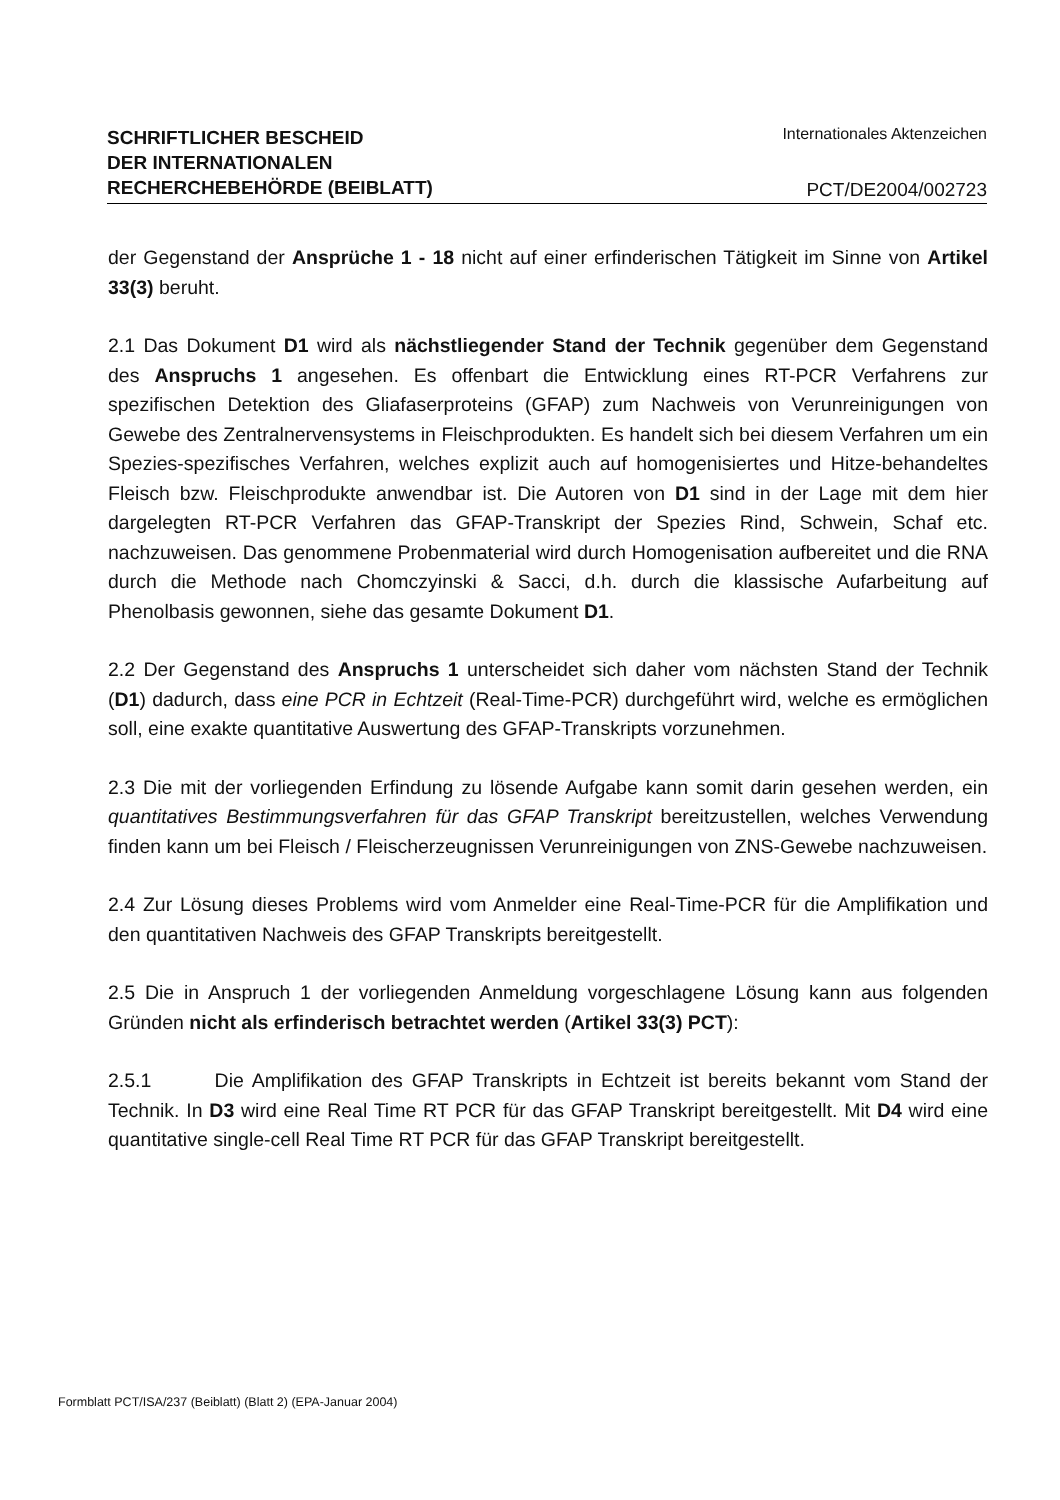SCHRIFTLICHER BESCHEID
DER INTERNATIONALEN
RECHERCHEBEHÖRDE (BEIBLATT)
Internationales Aktenzeichen
PCT/DE2004/002723
der Gegenstand der Ansprüche 1 - 18 nicht auf einer erfinderischen Tätigkeit im Sinne von Artikel 33(3) beruht.
2.1 Das Dokument D1 wird als nächstliegender Stand der Technik gegenüber dem Gegenstand des Anspruchs 1 angesehen. Es offenbart die Entwicklung eines RT-PCR Verfahrens zur spezifischen Detektion des Gliafaserproteins (GFAP) zum Nachweis von Verunreinigungen von Gewebe des Zentralnervensystems in Fleischprodukten. Es handelt sich bei diesem Verfahren um ein Spezies-spezifisches Verfahren, welches explizit auch auf homogenisiertes und Hitze-behandeltes Fleisch bzw. Fleischprodukte anwendbar ist. Die Autoren von D1 sind in der Lage mit dem hier dargelegten RT-PCR Verfahren das GFAP-Transkript der Spezies Rind, Schwein, Schaf etc. nachzuweisen. Das genommene Probenmaterial wird durch Homogenisation aufbereitet und die RNA durch die Methode nach Chomczyinski & Sacci, d.h. durch die klassische Aufarbeitung auf Phenolbasis gewonnen, siehe das gesamte Dokument D1.
2.2 Der Gegenstand des Anspruchs 1 unterscheidet sich daher vom nächsten Stand der Technik (D1) dadurch, dass eine PCR in Echtzeit (Real-Time-PCR) durchgeführt wird, welche es ermöglichen soll, eine exakte quantitative Auswertung des GFAP-Transkripts vorzunehmen.
2.3 Die mit der vorliegenden Erfindung zu lösende Aufgabe kann somit darin gesehen werden, ein quantitatives Bestimmungsverfahren für das GFAP Transkript bereitzustellen, welches Verwendung finden kann um bei Fleisch / Fleischerzeugnissen Verunreinigungen von ZNS-Gewebe nachzuweisen.
2.4 Zur Lösung dieses Problems wird vom Anmelder eine Real-Time-PCR für die Amplifikation und den quantitativen Nachweis des GFAP Transkripts bereitgestellt.
2.5 Die in Anspruch 1 der vorliegenden Anmeldung vorgeschlagene Lösung kann aus folgenden Gründen nicht als erfinderisch betrachtet werden (Artikel 33(3) PCT):
2.5.1 Die Amplifikation des GFAP Transkripts in Echtzeit ist bereits bekannt vom Stand der Technik. In D3 wird eine Real Time RT PCR für das GFAP Transkript bereitgestellt. Mit D4 wird eine quantitative single-cell Real Time RT PCR für das GFAP Transkript bereitgestellt.
Formblatt PCT/ISA/237 (Beiblatt) (Blatt 2) (EPA-Januar 2004)